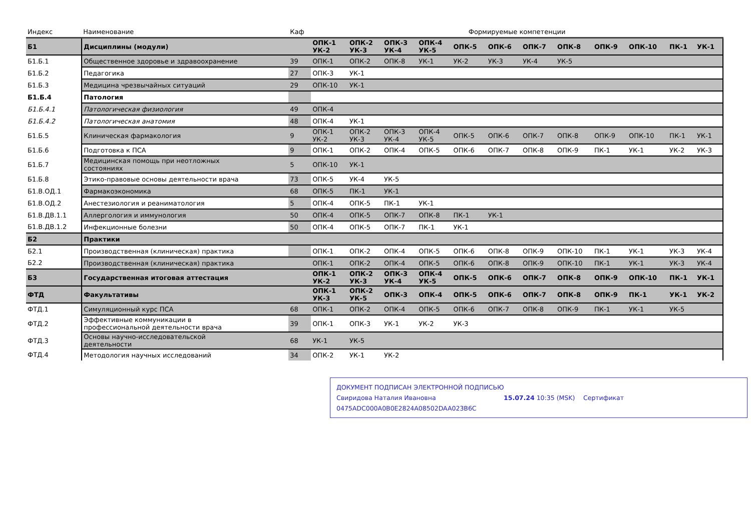| Индекс | Наименование | Каф | Формируемые компетенции | | | | | | | | | | | |
| --- | --- | --- | --- | --- | --- | --- | --- | --- | --- | --- | --- | --- | --- | --- |
| Б1 | Дисциплины (модули) | | ОПК-1 УК-2 | ОПК-2 УК-3 | ОПК-3 УК-4 | ОПК-4 УК-5 | ОПК-5 | ОПК-6 | ОПК-7 | ОПК-8 | ОПК-9 | ОПК-10 | ПК-1 | УК-1 |
| Б1.Б.1 | Общественное здоровье и здравоохранение | 39 | ОПК-1 | ОПК-2 | ОПК-8 | УК-1 | УК-2 | УК-3 | УК-4 | УК-5 | | | | |
| Б1.Б.2 | Педагогика | 27 | ОПК-3 | УК-1 | | | | | | | | | | |
| Б1.Б.3 | Медицина чрезвычайных ситуаций | 29 | ОПК-10 | УК-1 | | | | | | | | | | |
| Б1.Б.4 | Патология | | | | | | | | | | | | | |
| Б1.Б.4.1 | Патологическая физиология | 49 | ОПК-4 | | | | | | | | | | | |
| Б1.Б.4.2 | Патологическая анатомия | 48 | ОПК-4 | УК-1 | | | | | | | | | | |
| Б1.Б.5 | Клиническая фармакология | 9 | ОПК-1 УК-2 | ОПК-2 УК-3 | ОПК-3 УК-4 | ОПК-4 УК-5 | ОПК-5 | ОПК-6 | ОПК-7 | ОПК-8 | ОПК-9 | ОПК-10 | ПК-1 | УК-1 |
| Б1.Б.6 | Подготовка к ПСА | 9 | ОПК-1 | ОПК-2 | ОПК-4 | ОПК-5 | ОПК-6 | ОПК-7 | ОПК-8 | ОПК-9 | ПК-1 | УК-1 | УК-2 | УК-3 |
| Б1.Б.7 | Медицинская помощь при неотложных состояниях | 5 | ОПК-10 | УК-1 | | | | | | | | | | |
| Б1.Б.8 | Этико-правовые основы деятельности врача | 73 | ОПК-5 | УК-4 | УК-5 | | | | | | | | | |
| Б1.В.ОД.1 | Фармакоэкономика | 68 | ОПК-5 | ПК-1 | УК-1 | | | | | | | | | |
| Б1.В.ОД.2 | Анестезиология и реаниматология | 5 | ОПК-4 | ОПК-5 | ПК-1 | УК-1 | | | | | | | | |
| Б1.В.ДВ.1.1 | Аллергология и иммунология | 50 | ОПК-4 | ОПК-5 | ОПК-7 | ОПК-8 | ПК-1 | УК-1 | | | | | | |
| Б1.В.ДВ.1.2 | Инфекционные болезни | 50 | ОПК-4 | ОПК-5 | ОПК-7 | ПК-1 | УК-1 | | | | | | | |
| Б2 | Практики | | | | | | | | | | | | | |
| Б2.1 | Производственная (клиническая) практика | | ОПК-1 | ОПК-2 | ОПК-4 | ОПК-5 | ОПК-6 | ОПК-8 | ОПК-9 | ОПК-10 | ПК-1 | УК-1 | УК-3 | УК-4 |
| Б2.2 | Производственная (клиническая) практика | | ОПК-1 | ОПК-2 | ОПК-4 | ОПК-5 | ОПК-6 | ОПК-8 | ОПК-9 | ОПК-10 | ПК-1 | УК-1 | УК-3 | УК-4 |
| Б3 | Государственная итоговая аттестация | | ОПК-1 УК-2 | ОПК-2 УК-3 | ОПК-3 УК-4 | ОПК-4 УК-5 | ОПК-5 | ОПК-6 | ОПК-7 | ОПК-8 | ОПК-9 | ОПК-10 | ПК-1 | УК-1 |
| ФТД | Факультативы | | ОПК-1 УК-3 | ОПК-2 УК-5 | ОПК-3 | ОПК-4 | ОПК-5 | ОПК-6 | ОПК-7 | ОПК-8 | ОПК-9 | ПК-1 | УК-1 | УК-2 |
| ФТД.1 | Симуляционный курс ПСА | 68 | ОПК-1 | ОПК-2 | ОПК-4 | ОПК-5 | ОПК-6 | ОПК-7 | ОПК-8 | ОПК-9 | ПК-1 | УК-1 | УК-5 | |
| ФТД.2 | Эффективные коммуникации в профессиональной деятельности врача | 39 | ОПК-1 | ОПК-3 | УК-1 | УК-2 | УК-3 | | | | | | | |
| ФТД.3 | Основы научно-исследовательской деятельности | 68 | УК-1 | УК-5 | | | | | | | | | | |
| ФТД.4 | Методология научных исследований | 34 | ОПК-2 | УК-1 | УК-2 | | | | | | | | | |
ДОКУМЕНТ ПОДПИСАН ЭЛЕКТРОННОЙ ПОДПИСЬЮ
Свиридова Наталия Ивановна 15.07.24 10:35 (MSK) Сертификат 0475ADC000A0B0E2824A08502DAA023B6C